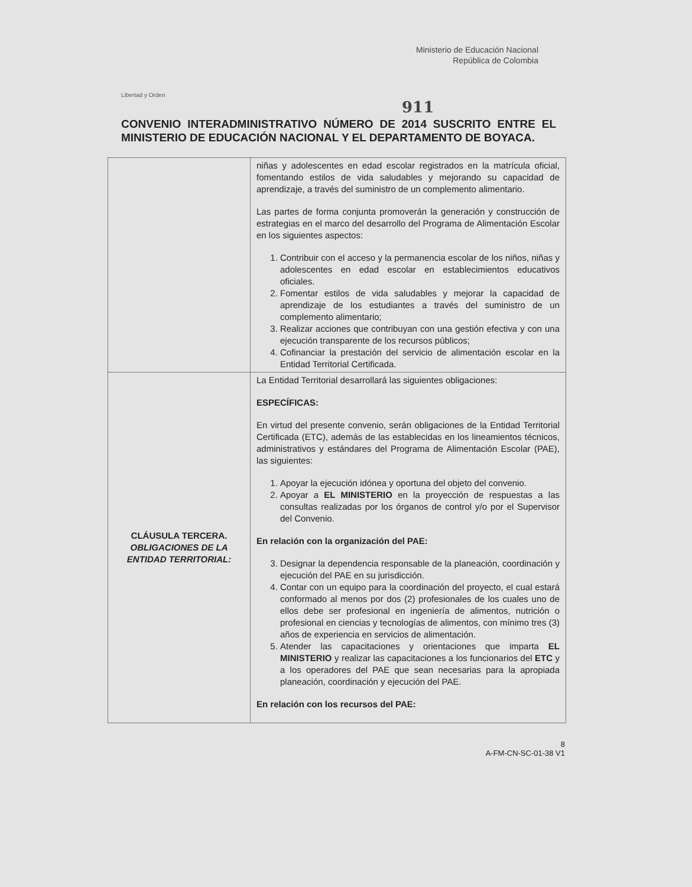Libertad y Orden
Ministerio de Educación Nacional
República de Colombia
911
CONVENIO INTERADMINISTRATIVO NÚMERO DE 2014 SUSCRITO ENTRE EL MINISTERIO DE EDUCACIÓN NACIONAL Y EL DEPARTAMENTO DE BOYACA.
| | niñas y adolescentes en edad escolar registrados en la matrícula oficial, fomentando estilos de vida saludables y mejorando su capacidad de aprendizaje, a través del suministro de un complemento alimentario. Las partes de forma conjunta promoverán la generación y construcción de estrategias en el marco del desarrollo del Programa de Alimentación Escolar en los siguientes aspectos: 1. Contribuir con el acceso y la permanencia escolar de los niños, niñas y adolescentes en edad escolar en establecimientos educativos oficiales. 2. Fomentar estilos de vida saludables y mejorar la capacidad de aprendizaje de los estudiantes a través del suministro de un complemento alimentario; 3. Realizar acciones que contribuyan con una gestión efectiva y con una ejecución transparente de los recursos públicos; 4. Cofinanciar la prestación del servicio de alimentación escolar en la Entidad Territorial Certificada. |
| CLÁUSULA TERCERA. OBLIGACIONES DE LA ENTIDAD TERRITORIAL: | La Entidad Territorial desarrollará las siguientes obligaciones: ESPECÍFICAS: En virtud del presente convenio, serán obligaciones de la Entidad Territorial Certificada (ETC), además de las establecidas en los lineamientos técnicos, administrativos y estándares del Programa de Alimentación Escolar (PAE), las siguientes: 1. Apoyar la ejecución idónea y oportuna del objeto del convenio. 2. Apoyar a EL MINISTERIO en la proyección de respuestas a las consultas realizadas por los órganos de control y/o por el Supervisor del Convenio. En relación con la organización del PAE: 3. Designar la dependencia responsable de la planeación, coordinación y ejecución del PAE en su jurisdicción. 4. Contar con un equipo para la coordinación del proyecto, el cual estará conformado al menos por dos (2) profesionales de los cuales uno de ellos debe ser profesional en ingeniería de alimentos, nutrición o profesional en ciencias y tecnologías de alimentos, con mínimo tres (3) años de experiencia en servicios de alimentación. 5. Atender las capacitaciones y orientaciones que imparta EL MINISTERIO y realizar las capacitaciones a los funcionarios del ETC y a los operadores del PAE que sean necesarias para la apropiada planeación, coordinación y ejecución del PAE. En relación con los recursos del PAE: |
8
A-FM-CN-SC-01-38 V1